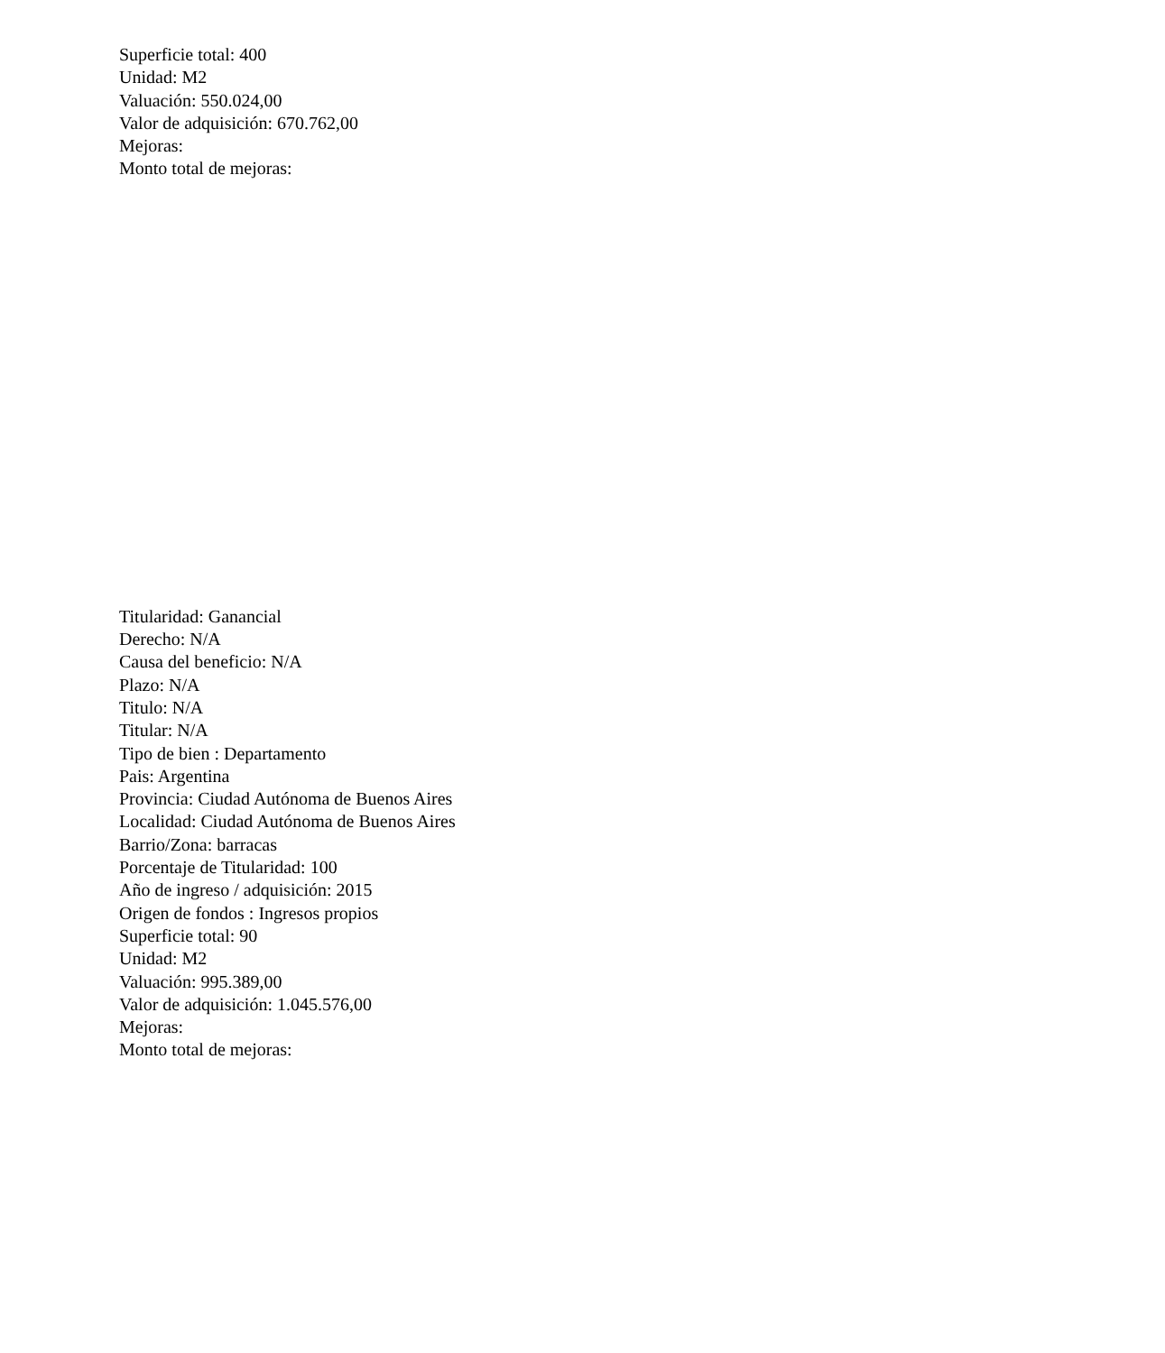Superficie total: 400
Unidad: M2
Valuación: 550.024,00
Valor de adquisición: 670.762,00
Mejoras:
Monto total de mejoras:
Titularidad: Ganancial
Derecho: N/A
Causa del beneficio: N/A
Plazo: N/A
Titulo: N/A
Titular: N/A
Tipo de bien : Departamento
Pais: Argentina
Provincia: Ciudad Autónoma de Buenos Aires
Localidad: Ciudad Autónoma de Buenos Aires
Barrio/Zona: barracas
Porcentaje de Titularidad: 100
Año de ingreso / adquisición: 2015
Origen de fondos : Ingresos propios
Superficie total: 90
Unidad: M2
Valuación: 995.389,00
Valor de adquisición: 1.045.576,00
Mejoras:
Monto total de mejoras: